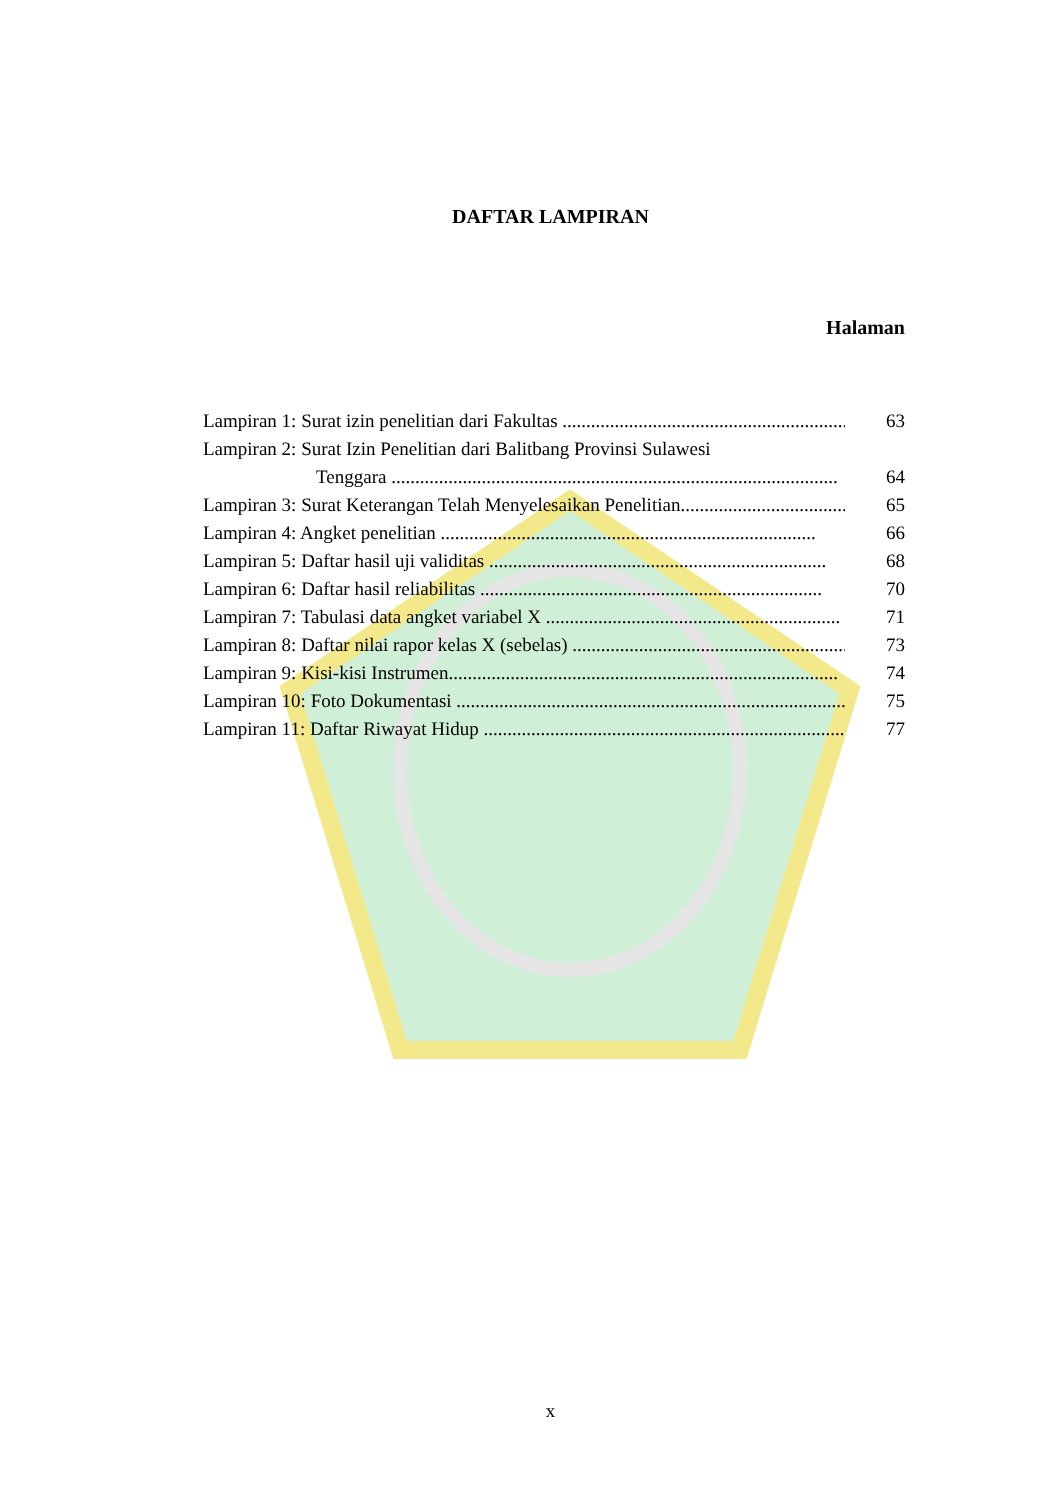DAFTAR LAMPIRAN
Halaman
Lampiran 1: Surat izin penelitian dari Fakultas .............................................................. 63
Lampiran 2: Surat Izin Penelitian dari Balitbang Provinsi Sulawesi
Tenggara .............................................................................................. 64
Lampiran 3: Surat Keterangan Telah Menyelesaikan Penelitian................................... 65
Lampiran 4: Angket penelitian ............................................................................... 66
Lampiran 5: Daftar hasil uji validitas ....................................................................... 68
Lampiran 6: Daftar hasil reliabilitas ........................................................................ 70
Lampiran 7: Tabulasi data angket variabel X .............................................................. 71
Lampiran 8: Daftar nilai rapor kelas X (sebelas) ........................................................... 73
Lampiran 9: Kisi-kisi Instrumen.................................................................................. 74
Lampiran 10: Foto Dokumentasi ................................................................................... 75
Lampiran 11: Daftar Riwayat Hidup ............................................................................. 77
x